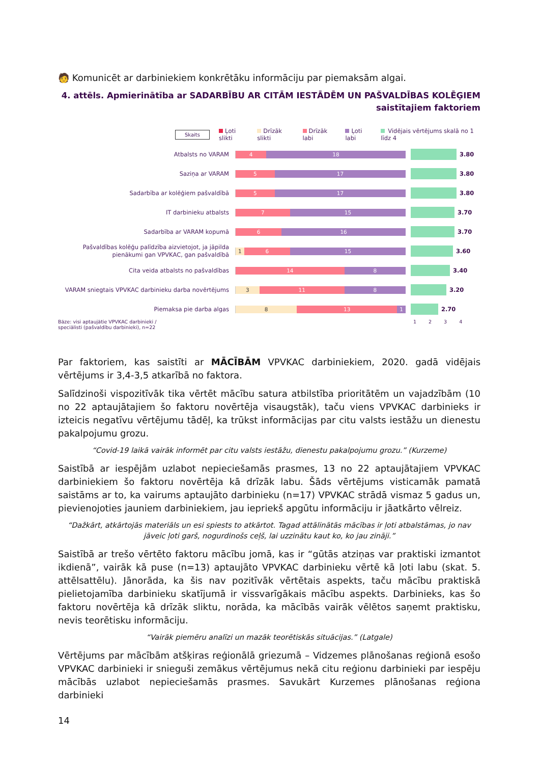🧑 Komunicēt ar darbiniekiem konkrētāku informāciju par piemaksām algai.
4. attēls. Apmierinātība ar SADARBĪBU AR CITĀM IESTĀDĒM UN PAŠVALDĪBAS KOLĒĢIEM saistītajiem faktoriem
Skaits Ļoti slikti Drīzāk slikti Drīzāk labi Ļoti labi Vidējais vērtējums skalā no 1 līdz 4
Atbalsts no VARAM
4 18
3.80
Saziņa ar VARAM
5 17
3.80
Sadarbība ar kolēģiem pašvaldībā
5 17
3.80
IT darbinieku atbalsts
7 15
3.70
Sadarbība ar VARAM kopumā
6 16
3.70
Pašvaldības kolēģu palīdzība aizvietojot, ja jāpilda pienākumi gan VPVKAC, gan pašvaldībā
1 6 15
3.60
Cita veida atbalsts no pašvaldības
14 8
3.40
VARAM sniegtais VPVKAC darbinieku darba novērtējums
3 11 8
3.20
Piemaksa pie darba algas
8 13 1
2.70
Bāze: visi aptaujātie VPVKAC darbinieki / speciālisti (pašvaldību darbinieki), n=22
1 2 3 4
Par faktoriem, kas saistīti ar MĀCĪBĀM VPVKAC darbiniekiem, 2020. gadā vidējais vērtējums ir 3,4-3,5 atkarībā no faktora.
Salīdzinoši vispozitīvāk tika vērtēt mācību satura atbilstība prioritātēm un vajadzībām (10 no 22 aptaujātajiem šo faktoru novērtēja visaugstāk), taču viens VPVKAC darbinieks ir izteicis negatīvu vērtējumu tādēļ, ka trūkst informācijas par citu valsts iestāžu un dienestu pakalpojumu grozu.
“Covid-19 laikā vairāk informēt par citu valsts iestāžu, dienestu pakalpojumu grozu.” (Kurzeme)
Saistībā ar iespējām uzlabot nepieciešamās prasmes, 13 no 22 aptaujātajiem VPVKAC darbiniekiem šo faktoru novērtēja kā drīzāk labu. Šāds vērtējums visticamāk pamatā saistāms ar to, ka vairums aptaujāto darbinieku (n=17) VPVKAC strādā vismaz 5 gadus un, pievienojoties jauniem darbiniekiem, jau iepriekš apgūtu informāciju ir jāatkārto vēlreiz.
“Dažkārt, atkārtojās materiāls un esi spiests to atkārtot. Tagad attālinātās mācības ir ļoti atbalstāmas, jo nav jāveic ļoti garš, nogurdinošs ceļš, lai uzzinātu kaut ko, ko jau zināji.”
Saistībā ar trešo vērtēto faktoru mācību jomā, kas ir “gūtās atziņas var praktiski izmantot ikdienā”, vairāk kā puse (n=13) aptaujāto VPVKAC darbinieku vērtē kā ļoti labu (skat. 5. attēlsattēlu). Jānorāda, ka šis nav pozitīvāk vērtētais aspekts, taču mācību praktiskā pielietojamība darbinieku skatījumā ir vissvarīgākais mācību aspekts. Darbinieks, kas šo faktoru novērtēja kā drīzāk sliktu, norāda, ka mācībās vairāk vēlētos saņemt praktisku, nevis teorētisku informāciju.
“Vairāk piemēru analīzi un mazāk teorētiskās situācijas.” (Latgale)
Vērtējums par mācībām atšķiras reģionālā griezumā – Vidzemes plānošanas reģionā esošo VPVKAC darbinieki ir snieguši zemākus vērtējumus nekā citu reģionu darbinieki par iespēju mācībās uzlabot nepieciešamās prasmes. Savukārt Kurzemes plānošanas reģiona darbinieki
14